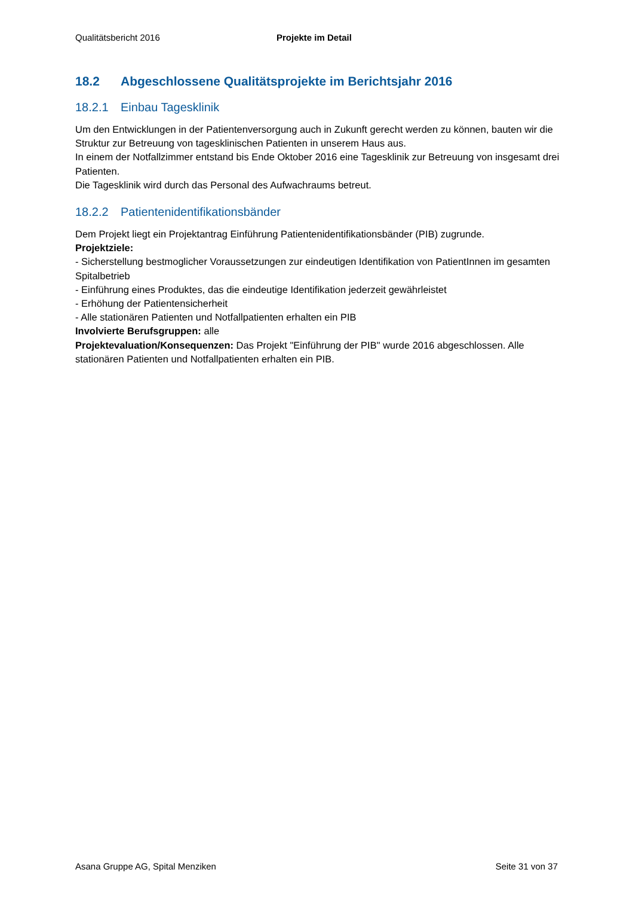Qualitätsbericht 2016 Projekte im Detail
18.2 Abgeschlossene Qualitätsprojekte im Berichtsjahr 2016
18.2.1 Einbau Tagesklinik
Um den Entwicklungen in der Patientenversorgung auch in Zukunft gerecht werden zu können, bauten wir die Struktur zur Betreuung von tagesklinischen Patienten in unserem Haus aus.
In einem der Notfallzimmer entstand bis Ende Oktober 2016 eine Tagesklinik zur Betreuung von insgesamt drei Patienten.
Die Tagesklinik wird durch das Personal des Aufwachraums betreut.
18.2.2 Patientenidentifikationsbänder
Dem Projekt liegt ein Projektantrag Einführung Patientenidentifikationsbänder (PIB) zugrunde.
Projektziele:
- Sicherstellung bestmoglicher Voraussetzungen zur eindeutigen Identifikation von PatientInnen im gesamten Spitalbetrieb
- Einführung eines Produktes, das die eindeutige Identifikation jederzeit gewährleistet
- Erhöhung der Patientensicherheit
- Alle stationären Patienten und Notfallpatienten erhalten ein PIB
Involvierte Berufsgruppen: alle
Projektevaluation/Konsequenzen: Das Projekt "Einführung der PIB" wurde 2016 abgeschlossen. Alle stationären Patienten und Notfallpatienten erhalten ein PIB.
Asana Gruppe AG, Spital Menziken Seite 31 von 37